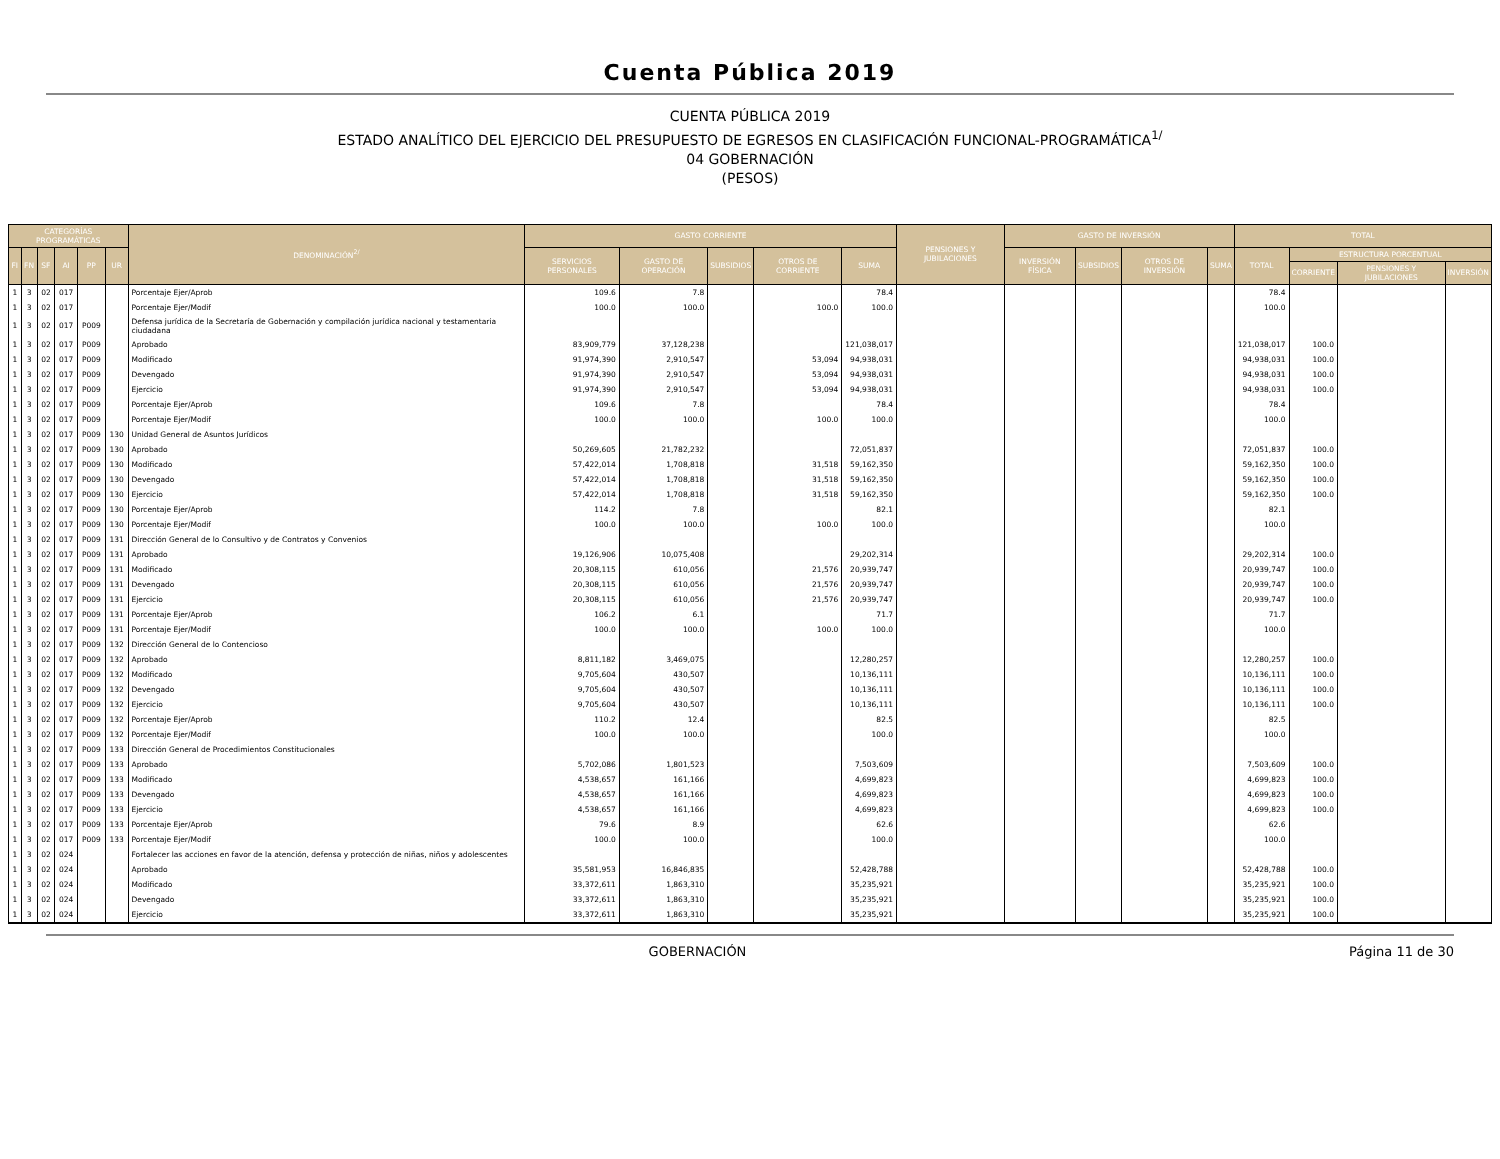Cuenta Pública 2019
CUENTA PÚBLICA 2019
ESTADO ANALÍTICO DEL EJERCICIO DEL PRESUPUESTO DE EGRESOS EN CLASIFICACIÓN FUNCIONAL-PROGRAMÁTICA<sup>1/</sup>
04 GOBERNACIÓN
(PESOS)
| CATEGORÍAS PROGRAMÁTICAS | | | | | | DENOMINACIÓN<sup>2/</sup> | GASTO CORRIENTE | | | | | PENSIONES Y JUBILACIONES | GASTO DE INVERSIÓN | | | | TOTAL | | | |
| --- | --- | --- | --- | --- | --- | --- | --- | --- | --- | --- | --- | --- | --- | --- | --- | --- | --- | --- | --- | --- |
| FI | FN | SF | AI | PP | UR | | SERVICIOS PERSONALES | GASTO DE OPERACIÓN | SUBSIDIOS | OTROS DE CORRIENTE | SUMA | | INVERSIÓN FÍSICA | SUBSIDIOS | OTROS DE INVERSIÓN | SUMA | TOTAL | ESTRUCTURA PORCENTUAL | | |
| | | | | | | | | | | | | | | | | | | CORRIENTE | PENSIONES Y JUBILACIONES | INVERSIÓN |
| 1 | 3 | 02 | 017 | | | Porcentaje Ejer/Aprob | 109.6 | 7.8 | | | 78.4 | | | | | | 78.4 | | | |
| 1 | 3 | 02 | 017 | | | Porcentaje Ejer/Modif | 100.0 | 100.0 | | 100.0 | 100.0 | | | | | | 100.0 | | | |
| 1 | 3 | 02 | 017 | P009 | | Defensa jurídica de la Secretaría de Gobernación y compilación jurídica nacional y testamentaria ciudadana | | | | | | | | | | | | | | |
| 1 | 3 | 02 | 017 | P009 | | Aprobado | 83,909,779 | 37,128,238 | | | 121,038,017 | | | | | | 121,038,017 | 100.0 | | |
| 1 | 3 | 02 | 017 | P009 | | Modificado | 91,974,390 | 2,910,547 | | 53,094 | 94,938,031 | | | | | | 94,938,031 | 100.0 | | |
| 1 | 3 | 02 | 017 | P009 | | Devengado | 91,974,390 | 2,910,547 | | 53,094 | 94,938,031 | | | | | | 94,938,031 | 100.0 | | |
| 1 | 3 | 02 | 017 | P009 | | Ejercicio | 91,974,390 | 2,910,547 | | 53,094 | 94,938,031 | | | | | | 94,938,031 | 100.0 | | |
| 1 | 3 | 02 | 017 | P009 | | Porcentaje Ejer/Aprob | 109.6 | 7.8 | | | 78.4 | | | | | | 78.4 | | | |
| 1 | 3 | 02 | 017 | P009 | | Porcentaje Ejer/Modif | 100.0 | 100.0 | | 100.0 | 100.0 | | | | | | 100.0 | | | |
| 1 | 3 | 02 | 017 | P009 | 130 | Unidad General de Asuntos Jurídicos | | | | | | | | | | | | | | |
| 1 | 3 | 02 | 017 | P009 | 130 | Aprobado | 50,269,605 | 21,782,232 | | | 72,051,837 | | | | | | 72,051,837 | 100.0 | | |
| 1 | 3 | 02 | 017 | P009 | 130 | Modificado | 57,422,014 | 1,708,818 | | 31,518 | 59,162,350 | | | | | | 59,162,350 | 100.0 | | |
| 1 | 3 | 02 | 017 | P009 | 130 | Devengado | 57,422,014 | 1,708,818 | | 31,518 | 59,162,350 | | | | | | 59,162,350 | 100.0 | | |
| 1 | 3 | 02 | 017 | P009 | 130 | Ejercicio | 57,422,014 | 1,708,818 | | 31,518 | 59,162,350 | | | | | | 59,162,350 | 100.0 | | |
| 1 | 3 | 02 | 017 | P009 | 130 | Porcentaje Ejer/Aprob | 114.2 | 7.8 | | | 82.1 | | | | | | 82.1 | | | |
| 1 | 3 | 02 | 017 | P009 | 130 | Porcentaje Ejer/Modif | 100.0 | 100.0 | | 100.0 | 100.0 | | | | | | 100.0 | | | |
| 1 | 3 | 02 | 017 | P009 | 131 | Dirección General de lo Consultivo y de Contratos y Convenios | | | | | | | | | | | | | | |
| 1 | 3 | 02 | 017 | P009 | 131 | Aprobado | 19,126,906 | 10,075,408 | | | 29,202,314 | | | | | | 29,202,314 | 100.0 | | |
| 1 | 3 | 02 | 017 | P009 | 131 | Modificado | 20,308,115 | 610,056 | | 21,576 | 20,939,747 | | | | | | 20,939,747 | 100.0 | | |
| 1 | 3 | 02 | 017 | P009 | 131 | Devengado | 20,308,115 | 610,056 | | 21,576 | 20,939,747 | | | | | | 20,939,747 | 100.0 | | |
| 1 | 3 | 02 | 017 | P009 | 131 | Ejercicio | 20,308,115 | 610,056 | | 21,576 | 20,939,747 | | | | | | 20,939,747 | 100.0 | | |
| 1 | 3 | 02 | 017 | P009 | 131 | Porcentaje Ejer/Aprob | 106.2 | 6.1 | | | 71.7 | | | | | | 71.7 | | | |
| 1 | 3 | 02 | 017 | P009 | 131 | Porcentaje Ejer/Modif | 100.0 | 100.0 | | 100.0 | 100.0 | | | | | | 100.0 | | | |
| 1 | 3 | 02 | 017 | P009 | 132 | Dirección General de lo Contencioso | | | | | | | | | | | | | | |
| 1 | 3 | 02 | 017 | P009 | 132 | Aprobado | 8,811,182 | 3,469,075 | | | 12,280,257 | | | | | | 12,280,257 | 100.0 | | |
| 1 | 3 | 02 | 017 | P009 | 132 | Modificado | 9,705,604 | 430,507 | | | 10,136,111 | | | | | | 10,136,111 | 100.0 | | |
| 1 | 3 | 02 | 017 | P009 | 132 | Devengado | 9,705,604 | 430,507 | | | 10,136,111 | | | | | | 10,136,111 | 100.0 | | |
| 1 | 3 | 02 | 017 | P009 | 132 | Ejercicio | 9,705,604 | 430,507 | | | 10,136,111 | | | | | | 10,136,111 | 100.0 | | |
| 1 | 3 | 02 | 017 | P009 | 132 | Porcentaje Ejer/Aprob | 110.2 | 12.4 | | | 82.5 | | | | | | 82.5 | | | |
| 1 | 3 | 02 | 017 | P009 | 132 | Porcentaje Ejer/Modif | 100.0 | 100.0 | | | 100.0 | | | | | | 100.0 | | | |
| 1 | 3 | 02 | 017 | P009 | 133 | Dirección General de Procedimientos Constitucionales | | | | | | | | | | | | | | |
| 1 | 3 | 02 | 017 | P009 | 133 | Aprobado | 5,702,086 | 1,801,523 | | | 7,503,609 | | | | | | 7,503,609 | 100.0 | | |
| 1 | 3 | 02 | 017 | P009 | 133 | Modificado | 4,538,657 | 161,166 | | | 4,699,823 | | | | | | 4,699,823 | 100.0 | | |
| 1 | 3 | 02 | 017 | P009 | 133 | Devengado | 4,538,657 | 161,166 | | | 4,699,823 | | | | | | 4,699,823 | 100.0 | | |
| 1 | 3 | 02 | 017 | P009 | 133 | Ejercicio | 4,538,657 | 161,166 | | | 4,699,823 | | | | | | 4,699,823 | 100.0 | | |
| 1 | 3 | 02 | 017 | P009 | 133 | Porcentaje Ejer/Aprob | 79.6 | 8.9 | | | 62.6 | | | | | | 62.6 | | | |
| 1 | 3 | 02 | 017 | P009 | 133 | Porcentaje Ejer/Modif | 100.0 | 100.0 | | | 100.0 | | | | | | 100.0 | | | |
| 1 | 3 | 02 | 024 | | | Fortalecer las acciones en favor de la atención, defensa y protección de niñas, niños y adolescentes | | | | | | | | | | | | | | |
| 1 | 3 | 02 | 024 | | | Aprobado | 35,581,953 | 16,846,835 | | | 52,428,788 | | | | | | 52,428,788 | 100.0 | | |
| 1 | 3 | 02 | 024 | | | Modificado | 33,372,611 | 1,863,310 | | | 35,235,921 | | | | | | 35,235,921 | 100.0 | | |
| 1 | 3 | 02 | 024 | | | Devengado | 33,372,611 | 1,863,310 | | | 35,235,921 | | | | | | 35,235,921 | 100.0 | | |
| 1 | 3 | 02 | 024 | | | Ejercicio | 33,372,611 | 1,863,310 | | | 35,235,921 | | | | | | 35,235,921 | 100.0 | | |
GOBERNACIÓN Página 11 de 30